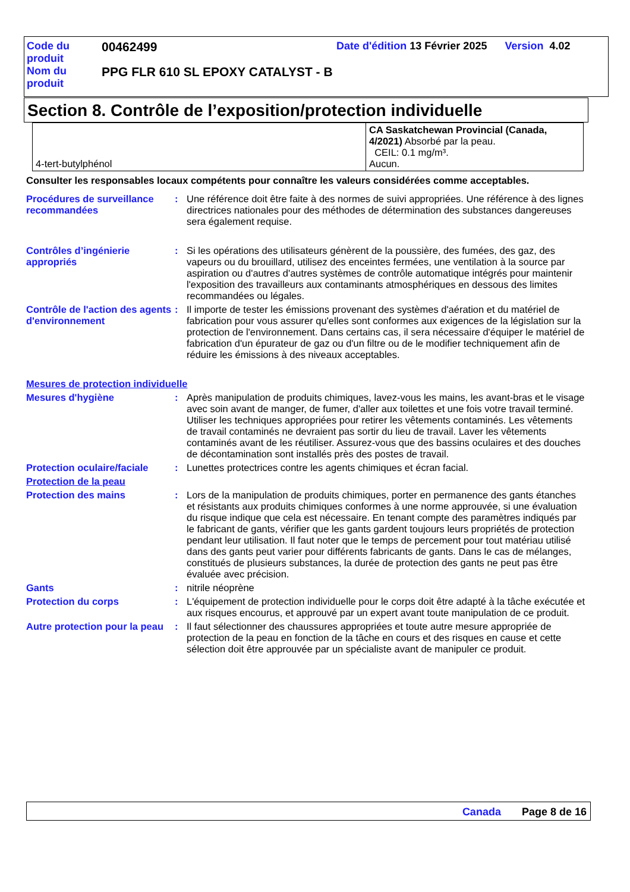Code du
produit
00462499
Date d'édition 13 Février 2025 Version 4.02
Nom du
produit
PPG FLR 610 SL EPOXY CATALYST - B
Section 8. Contrôle de l’exposition/protection individuelle
| 4-tert-butylphénol | CA Saskatchewan Provincial (Canada, 4/2021) Absorbé par la peau. CEIL: 0.1 mg/m³. Aucun. |
Consulter les responsables locaux compétents pour connaître les valeurs considérées comme acceptables.
Procédures de surveillance recommandées
: Une référence doit être faite à des normes de suivi appropriées. Une référence à des lignes directrices nationales pour des méthodes de détermination des substances dangereuses sera également requise.
Contrôles d’ingénierie appropriés
: Si les opérations des utilisateurs génèrent de la poussière, des fumées, des gaz, des vapeurs ou du brouillard, utilisez des enceintes fermées, une ventilation à la source par aspiration ou d'autres d'autres systèmes de contrôle automatique intégrés pour maintenir l'exposition des travailleurs aux contaminants atmosphériques en dessous des limites recommandées ou légales.
Contrôle de l'action des agents d'environnement
: Il importe de tester les émissions provenant des systèmes d'aération et du matériel de fabrication pour vous assurer qu'elles sont conformes aux exigences de la législation sur la protection de l'environnement. Dans certains cas, il sera nécessaire d'équiper le matériel de fabrication d'un épurateur de gaz ou d'un filtre ou de le modifier techniquement afin de réduire les émissions à des niveaux acceptables.
Mesures de protection individuelle
Mesures d'hygiène : Après manipulation de produits chimiques, lavez-vous les mains, les avant-bras et le visage avec soin avant de manger, de fumer, d'aller aux toilettes et une fois votre travail terminé. Utiliser les techniques appropriées pour retirer les vêtements contaminés. Les vêtements de travail contaminés ne devraient pas sortir du lieu de travail. Laver les vêtements contaminés avant de les réutiliser. Assurez-vous que des bassins oculaires et des douches de décontamination sont installés près des postes de travail.
Protection oculaire/faciale
: Lunettes protectrices contre les agents chimiques et écran facial.
Protection de la peau
Protection des mains : Lors de la manipulation de produits chimiques, porter en permanence des gants étanches et résistants aux produits chimiques conformes à une norme approuvée, si une évaluation du risque indique que cela est nécessaire. En tenant compte des paramètres indiqués par le fabricant de gants, vérifier que les gants gardent toujours leurs propriétés de protection pendant leur utilisation. Il faut noter que le temps de percement pour tout matériau utilisé dans des gants peut varier pour différents fabricants de gants. Dans le cas de mélanges, constitués de plusieurs substances, la durée de protection des gants ne peut pas être évaluée avec précision.
Gants : nitrile néoprène
Protection du corps : L'équipement de protection individuelle pour le corps doit être adapté à la tâche exécutée et aux risques encourus, et approuvé par un expert avant toute manipulation de ce produit.
Autre protection pour la peau
: Il faut sélectionner des chaussures appropriées et toute autre mesure appropriée de protection de la peau en fonction de la tâche en cours et des risques en cause et cette sélection doit être approuvée par un spécialiste avant de manipuler ce produit.
Canada Page 8 de 16